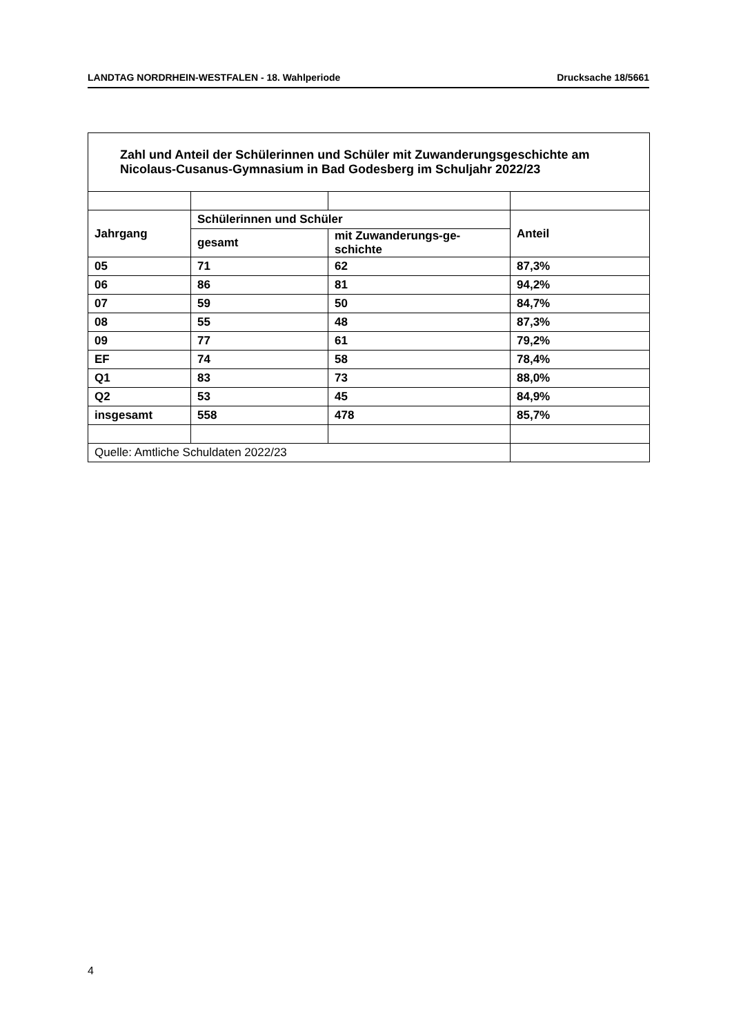LANDTAG NORDRHEIN-WESTFALEN - 18. Wahlperiode Drucksache 18/5661
| Zahl und Anteil der Schülerinnen und Schüler mit Zuwanderungsgeschichte am Nicolaus-Cusanus-Gymnasium in Bad Godesberg im Schuljahr 2022/23 | | | |
| --- | --- | --- | --- |
| Jahrgang | Schülerinnen und Schüler | | Anteil |
| | gesamt | mit Zuwanderungs-ge- schichte | |
| 05 | 71 | 62 | 87,3% |
| 06 | 86 | 81 | 94,2% |
| 07 | 59 | 50 | 84,7% |
| 08 | 55 | 48 | 87,3% |
| 09 | 77 | 61 | 79,2% |
| EF | 74 | 58 | 78,4% |
| Q1 | 83 | 73 | 88,0% |
| Q2 | 53 | 45 | 84,9% |
| insgesamt | 558 | 478 | 85,7% |
| Quelle: Amtliche Schuldaten 2022/23 | | | |
4